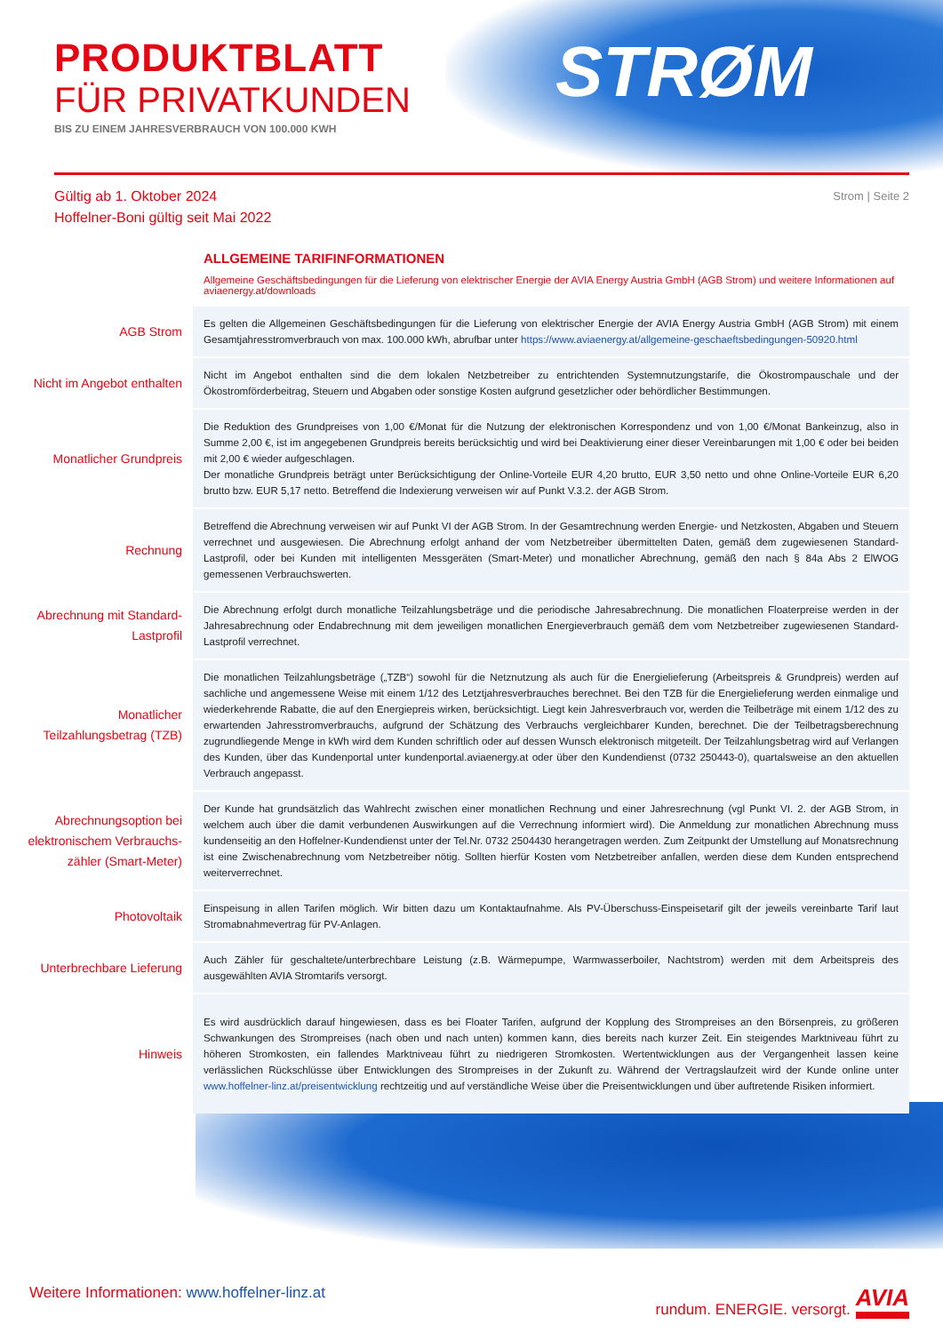PRODUKTBLATT
FÜR PRIVATKUNDEN
BIS ZU EINEM JAHRESVERBRAUCH VON 100.000 KWH
STRØM
Gültig ab 1. Oktober 2024
Hoffelner-Boni gültig seit Mai 2022
Strom | Seite 2
ALLGEMEINE TARIFINFORMATIONEN
Allgemeine Geschäftsbedingungen für die Lieferung von elektrischer Energie der AVIA Energy Austria GmbH (AGB Strom) und weitere Informationen auf aviaenergy.at/downloads
| AGB Strom | Es gelten die Allgemeinen Geschäftsbedingungen für die Lieferung von elektrischer Energie der AVIA Energy Austria GmbH (AGB Strom) mit einem Gesamtjahresstromverbrauch von max. 100.000 kWh, abrufbar unter https://www.aviaenergy.at/allgemeine-geschaeftsbedingungen-50920.html |
| Nicht im Angebot enthalten | Nicht im Angebot enthalten sind die dem lokalen Netzbetreiber zu entrichtenden Systemnutzungstarife, die Ökostrompauschale und der Ökostromförderbeitrag, Steuern und Abgaben oder sonstige Kosten aufgrund gesetzlicher oder behördlicher Bestimmungen. |
| Monatlicher Grundpreis | Die Reduktion des Grundpreises von 1,00 €/Monat für die Nutzung der elektronischen Korrespondenz und von 1,00 €/Monat Bankeinzug, also in Summe 2,00 €, ist im angegebenen Grundpreis bereits berücksichtig und wird bei Deaktivierung einer dieser Vereinbarungen mit 1,00 € oder bei beiden mit 2,00 € wieder aufgeschlagen. Der monatliche Grundpreis beträgt unter Berücksichtigung der Online-Vorteile EUR 4,20 brutto, EUR 3,50 netto und ohne Online-Vorteile EUR 6,20 brutto bzw. EUR 5,17 netto. Betreffend die Indexierung verweisen wir auf Punkt V.3.2. der AGB Strom. |
| Rechnung | Betreffend die Abrechnung verweisen wir auf Punkt VI der AGB Strom. In der Gesamtrechnung werden Energie- und Netzkosten, Abgaben und Steuern verrechnet und ausgewiesen. Die Abrechnung erfolgt anhand der vom Netzbetreiber übermittelten Daten, gemäß dem zugewiesenen Standard-Lastprofil, oder bei Kunden mit intelligenten Messgeräten (Smart-Meter) und monatlicher Abrechnung, gemäß den nach § 84a Abs 2 ElWOG gemessenen Verbrauchswerten. |
| Abrechnung mit Standard-Lastprofil | Die Abrechnung erfolgt durch monatliche Teilzahlungsbeträge und die periodische Jahresabrechnung. Die monatlichen Floaterpreise werden in der Jahresabrechnung oder Endabrechnung mit dem jeweiligen monatlichen Energieverbrauch gemäß dem vom Netzbetreiber zugewiesenen Standard-Lastprofil verrechnet. |
| Monatlicher Teilzahlungsbetrag (TZB) | Die monatlichen Teilzahlungsbeträge („TZB“) sowohl für die Netznutzung als auch für die Energielieferung (Arbeitspreis & Grundpreis) werden auf sachliche und angemessene Weise mit einem 1/12 des Letztjahresverbrauches berechnet. Bei den TZB für die Energielieferung werden einmalige und wiederkehrende Rabatte, die auf den Energiepreis wirken, berücksichtigt. Liegt kein Jahresverbrauch vor, werden die Teilbeträge mit einem 1/12 des zu erwartenden Jahresstromverbrauchs, aufgrund der Schätzung des Verbrauchs vergleichbarer Kunden, berechnet. Die der Teilbetragsberechnung zugrundliegende Menge in kWh wird dem Kunden schriftlich oder auf dessen Wunsch elektronisch mitgeteilt. Der Teilzahlungsbetrag wird auf Verlangen des Kunden, über das Kundenportal unter kundenportal.aviaenergy.at oder über den Kundendienst (0732 250443-0), quartalsweise an den aktuellen Verbrauch angepasst. |
| Abrechnungsoption bei elektronischem Verbrauchs-zähler (Smart-Meter) | Der Kunde hat grundsätzlich das Wahlrecht zwischen einer monatlichen Rechnung und einer Jahresrechnung (vgl Punkt VI. 2. der AGB Strom, in welchem auch über die damit verbundenen Auswirkungen auf die Verrechnung informiert wird). Die Anmeldung zur monatlichen Abrechnung muss kundenseitig an den Hoffelner-Kundendienst unter der Tel.Nr. 0732 2504430 herangetragen werden. Zum Zeitpunkt der Umstellung auf Monatsrechnung ist eine Zwischenabrechnung vom Netzbetreiber nötig. Sollten hierfür Kosten vom Netzbetreiber anfallen, werden diese dem Kunden entsprechend weiterverrechnet. |
| Photovoltaik | Einspeisung in allen Tarifen möglich. Wir bitten dazu um Kontaktaufnahme. Als PV-Überschuss-Einspeisetarif gilt der jeweils vereinbarte Tarif laut Stromabnahmevertrag für PV-Anlagen. |
| Unterbrechbare Lieferung | Auch Zähler für geschaltete/unterbrechbare Leistung (z.B. Wärmepumpe, Warmwasserboiler, Nachtstrom) werden mit dem Arbeitspreis des ausgewählten AVIA Stromtarifs versorgt. |
| Hinweis | Es wird ausdrücklich darauf hingewiesen, dass es bei Floater Tarifen, aufgrund der Kopplung des Strompreises an den Börsenpreis, zu größeren Schwankungen des Strompreises (nach oben und nach unten) kommen kann, dies bereits nach kurzer Zeit. Ein steigendes Marktniveau führt zu höheren Stromkosten, ein fallendes Marktniveau führt zu niedrigeren Stromkosten. Wertentwicklungen aus der Vergangenheit lassen keine verlässlichen Rückschlüsse über Entwicklungen des Strompreises in der Zukunft zu. Während der Vertragslaufzeit wird der Kunde online unter www.hoffelner-linz.at/preisentwicklung rechtzeitig und auf verständliche Weise über die Preisentwicklungen und über auftretende Risiken informiert. |
Weitere Informationen: www.hoffelner-linz.at
rundum. ENERGIE. versorgt. AVIA